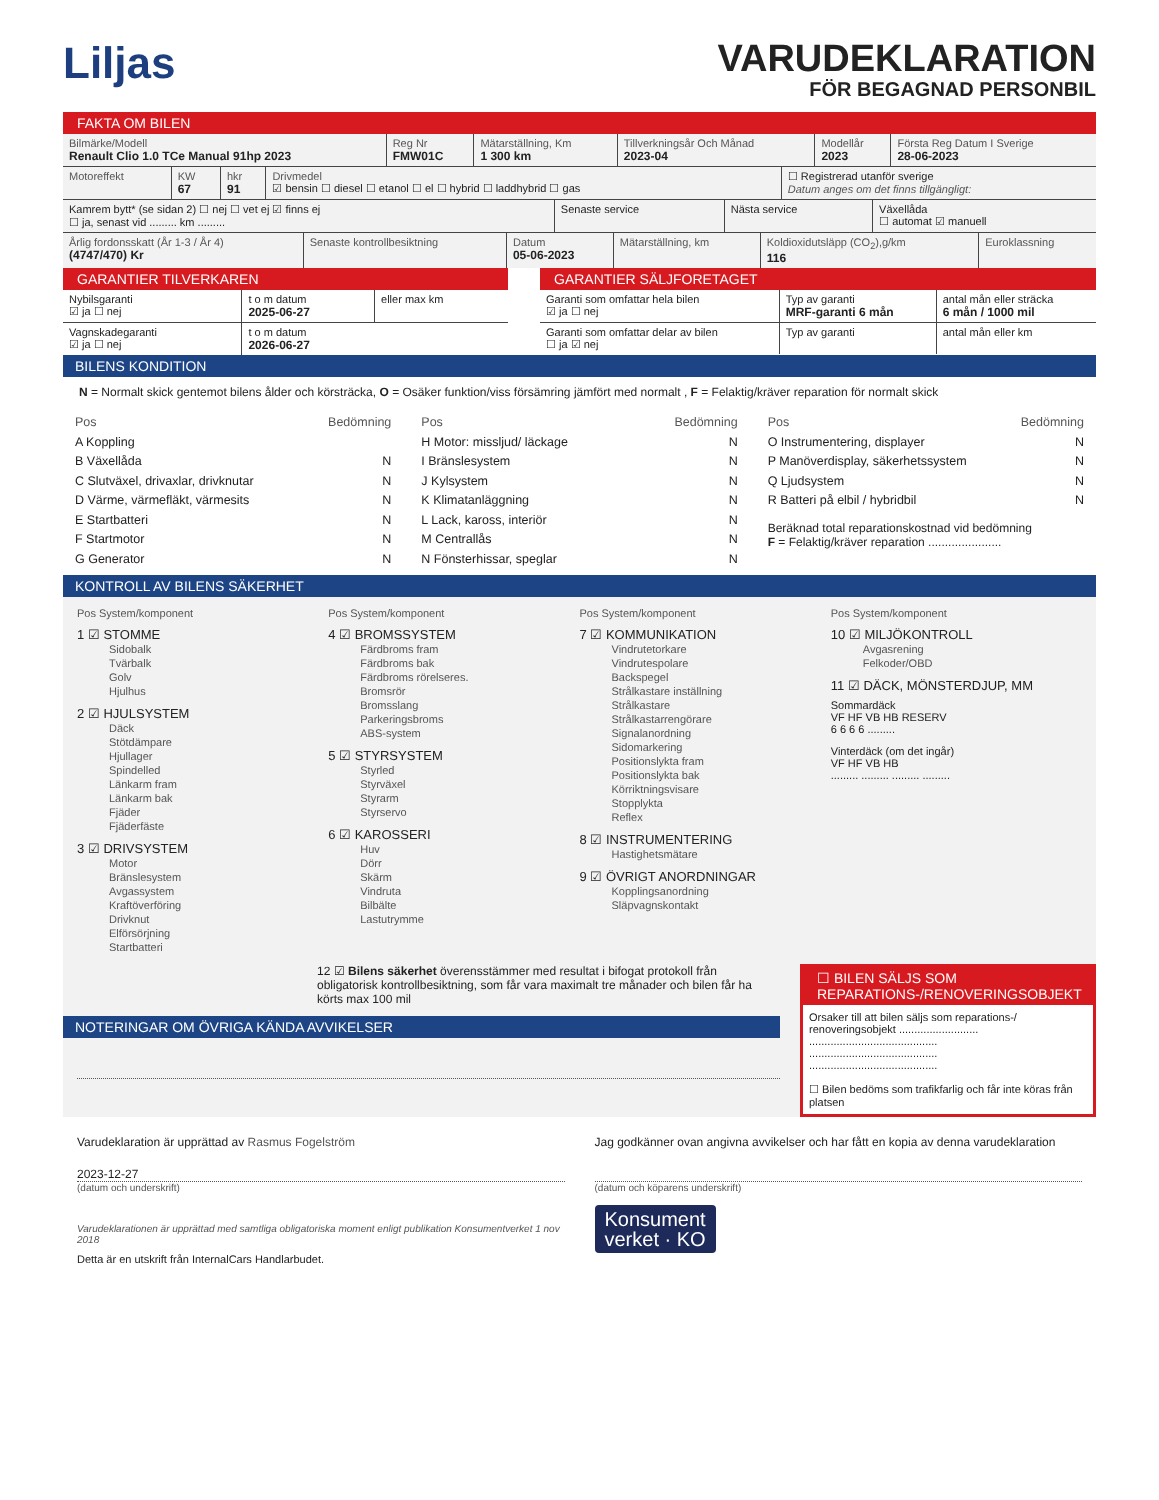Liljas
VARUDEKLARATION
FÖR BEGAGNAD PERSONBIL
FAKTA OM BILEN
| Bilmärke/Modell Renault Clio 1.0 TCe Manual 91hp 2023 | Reg Nr FMW01C | Mätarställning, Km 1 300 km | Tillverkningsår Och Månad 2023-04 | Modellår 2023 | Första Reg Datum I Sverige 28-06-2023 |
| Motoreffekt | KW 67 | hkr 91 | Drivmedel ☑ bensin ☐ diesel ☐ etanol ☐ el ☐ hybrid ☐ laddhybrid ☐ gas | ☐ Registrerad utanför sverige Datum anges om det finns tillgängligt: |
| Kamrem bytt* (se sidan 2) ☐ nej ☐ vet ej ☑ finns ej ☐ ja, senast vid ......... km ......... | Senaste service | Nästa service | Växellåda ☐ automat ☑ manuell |
| Årlig fordonsskatt (År 1-3 / År 4) (4747/470) Kr | Senaste kontrollbesiktning | Datum 05-06-2023 | Mätarställning, km | Koldioxidutsläpp (CO<sub>2</sub>),g/km 116 | Euroklassning |
GARANTIER TILVERKAREN
| Nybilsgaranti ☑ ja ☐ nej | t o m datum 2025-06-27 | eller max km |
| Vagnskadegaranti ☑ ja ☐ nej | t o m datum 2026-06-27 | |
GARANTIER SÄLJFORETAGET
| Garanti som omfattar hela bilen ☑ ja ☐ nej | Typ av garanti MRF-garanti 6 mån | antal mån eller sträcka 6 mån / 1000 mil |
| Garanti som omfattar delar av bilen ☐ ja ☑ nej | Typ av garanti | antal mån eller km |
BILENS KONDITION
N = Normalt skick gentemot bilens ålder och körsträcka, O = Osäker funktion/viss försämring jämfört med normalt , F = Felaktig/kräver reparation för normalt skick
Pos Bedömning
A Koppling
B Växellåda N
C Slutväxel, drivaxlar, drivknutar N
D Värme, värmefläkt, värmesits N
E Startbatteri N
F Startmotor N
G Generator N
Pos Bedömning
H Motor: missljud/ läckage N
I Bränslesystem N
J Kylsystem N
K Klimatanläggning N
L Lack, kaross, interiör N
M Centrallås N
N Fönsterhissar, speglar N
Pos Bedömning
O Instrumentering, displayer N
P Manöverdisplay, säkerhetssystem N
Q Ljudsystem N
R Batteri på elbil / hybridbil N
Beräknad total reparationskostnad vid bedömning
F = Felaktig/kräver reparation ......................
KONTROLL AV BILENS SÄKERHET
Pos System/komponent
1 ☑ STOMME
Sidobalk
Tvärbalk
Golv
Hjulhus
2 ☑ HJULSYSTEM
Däck
Stötdämpare
Hjullager
Spindelled
Länkarm fram
Länkarm bak
Fjäder
Fjäderfäste
3 ☑ DRIVSYSTEM
Motor
Bränslesystem
Avgassystem
Kraftöverföring
Drivknut
Elförsörjning
Startbatteri
Pos System/komponent
4 ☑ BROMSSYSTEM
Färdbroms fram
Färdbroms bak
Färdbroms rörelseres.
Bromsrör
Bromsslang
Parkeringsbroms
ABS-system
5 ☑ STYRSYSTEM
Styrled
Styrväxel
Styrarm
Styrservo
6 ☑ KAROSSERI
Huv
Dörr
Skärm
Vindruta
Bilbälte
Lastutrymme
Pos System/komponent
7 ☑ KOMMUNIKATION
Vindrutetorkare
Vindrutespolare
Backspegel
Strålkastare inställning
Strålkastare
Strålkastarrengörare
Signalanordning
Sidomarkering
Positionslykta fram
Positionslykta bak
Körriktningsvisare
Stopplykta
Reflex
8 ☑ INSTRUMENTERING
Hastighetsmätare
9 ☑ ÖVRIGT ANORDNINGAR
Kopplingsanordning
Släpvagnskontakt
Pos System/komponent
10 ☑ MILJÖKONTROLL
Avgasrening
Felkoder/OBD
11 ☑ DÄCK, MÖNSTERDJUP, MM
Sommardäck
VF HF VB HB RESERV
6 6 6 6 .........
Vinterdäck (om det ingår)
VF HF VB HB
......... ......... ......... .........
12 ☑ Bilens säkerhet överensstämmer med resultat i bifogat protokoll från obligatorisk kontrollbesiktning, som får vara maximalt tre månader och bilen får ha körts max 100 mil
NOTERINGAR OM ÖVRIGA KÄNDA AVVIKELSER
☐ BILEN SÄLJS SOM REPARATIONS-/RENOVERINGSOBJEKT
Orsaker till att bilen säljs som reparations-/ renoveringsobjekt ..........................
..........................................
..........................................
..........................................
☐ Bilen bedöms som trafikfarlig och får inte köras från platsen
Varudeklaration är upprättad av Rasmus Fogelström
2023-12-27
(datum och underskrift)
Varudeklarationen är upprättad med samtliga obligatoriska moment enligt publikation Konsumentverket 1 nov 2018
Detta är en utskrift från InternalCars Handlarbudet.
Jag godkänner ovan angivna avvikelser och har fått en kopia av denna varudeklaration
(datum och köparens underskrift)
Konsument
verket · KO